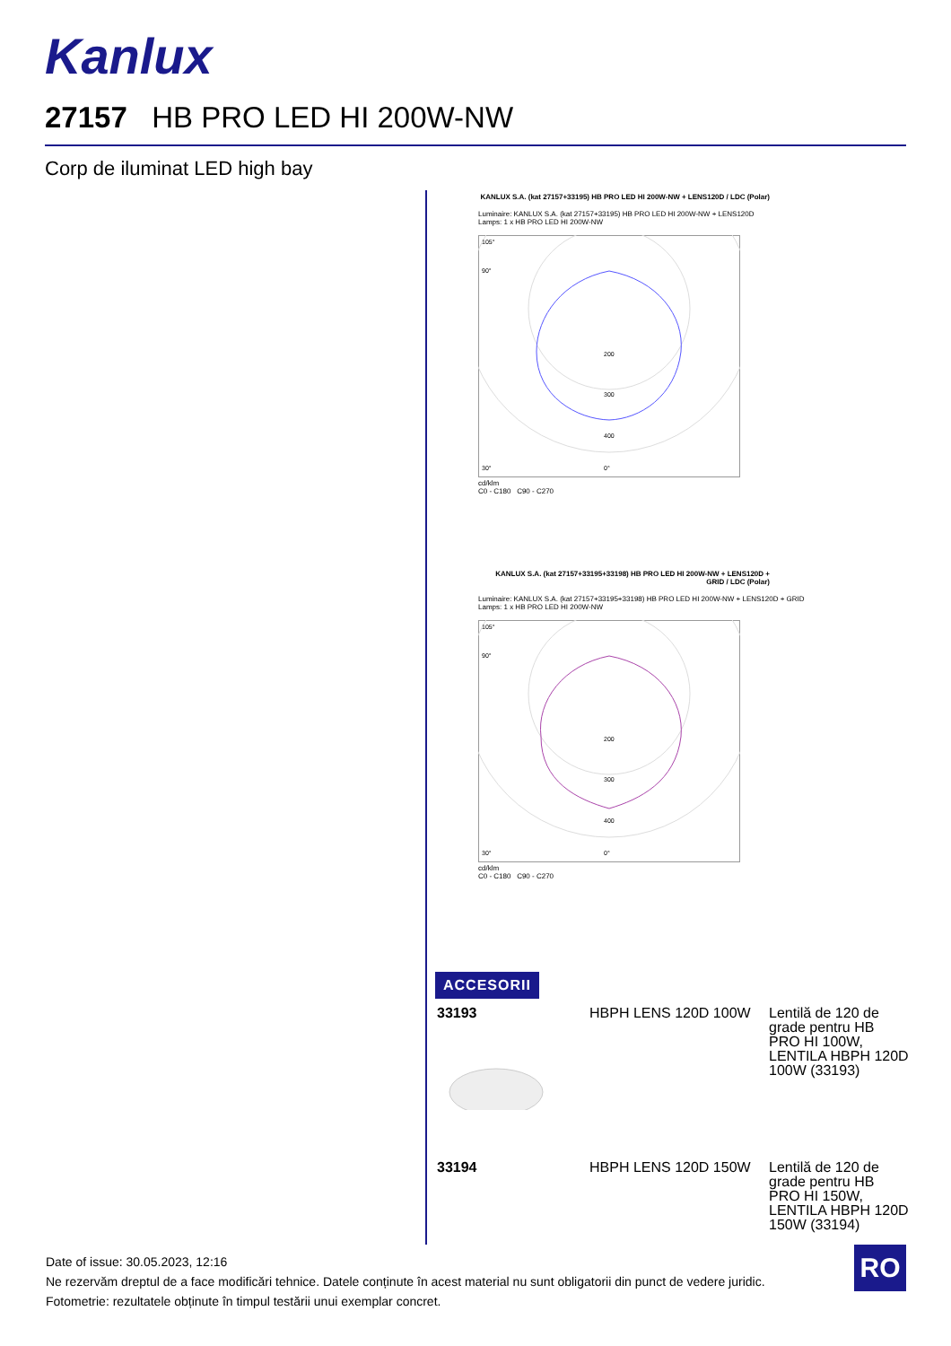Kanlux
27157 HB PRO LED HI 200W-NW
Corp de iluminat LED high bay
KANLUX S.A. (kat 27157+33195) HB PRO LED HI 200W-NW + LENS120D / LDC (Polar)
Luminaire: KANLUX S.A. (kat 27157+33195) HB PRO LED HI 200W-NW + LENS120D
Lamps: 1 x HB PRO LED HI 200W-NW
200
300
400
105°
90°
30°
0°
cd/klm
C0 - C180 C90 - C270
KANLUX S.A. (kat 27157+33195+33198) HB PRO LED HI 200W-NW + LENS120D + GRID / LDC (Polar)
Luminaire: KANLUX S.A. (kat 27157+33195+33198) HB PRO LED HI 200W-NW + LENS120D + GRID
Lamps: 1 x HB PRO LED HI 200W-NW
200
300
400
105°
90°
30°
0°
cd/klm
C0 - C180 C90 - C270
ACCESORII
| 33193 | HBPH LENS 120D 100W | Lentilă de 120 de grade pentru HB PRO HI 100W, LENTILA HBPH 120D 100W (33193) |
| 33194 | HBPH LENS 120D 150W | Lentilă de 120 de grade pentru HB PRO HI 150W, LENTILA HBPH 120D 150W (33194) |
Date of issue: 30.05.2023, 12:16
Ne rezervăm dreptul de a face modificări tehnice. Datele conținute în acest material nu sunt obligatorii din punct de vedere juridic.
Fotometrie: rezultatele obținute în timpul testării unui exemplar concret.
RO